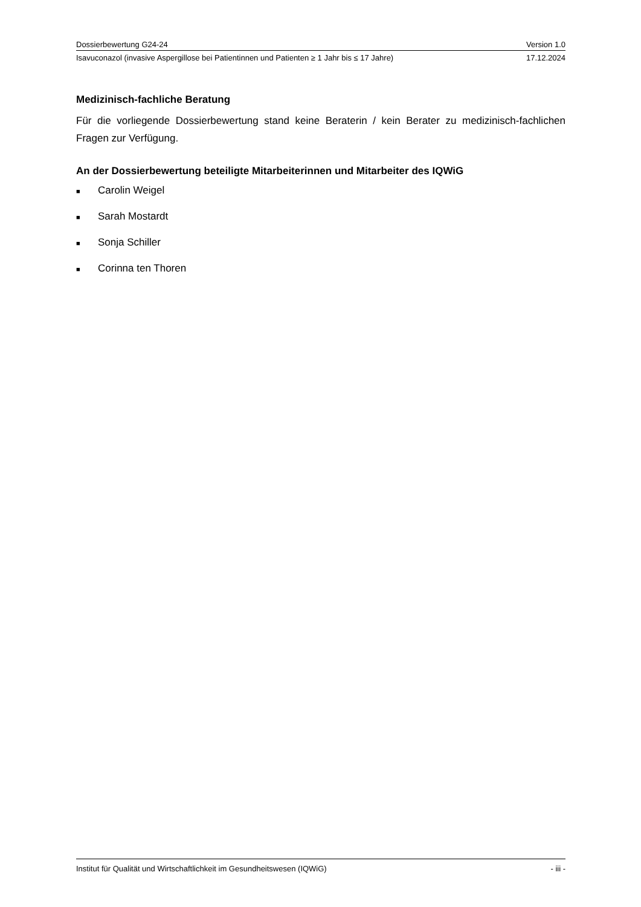Dossierbewertung G24-24 Version 1.0
Isavuconazol (invasive Aspergillose bei Patientinnen und Patienten ≥ 1 Jahr bis ≤ 17 Jahre) 17.12.2024
Medizinisch-fachliche Beratung
Für die vorliegende Dossierbewertung stand keine Beraterin / kein Berater zu medizinisch-fachlichen Fragen zur Verfügung.
An der Dossierbewertung beteiligte Mitarbeiterinnen und Mitarbeiter des IQWiG
■ Carolin Weigel
■ Sarah Mostardt
■ Sonja Schiller
■ Corinna ten Thoren
Institut für Qualität und Wirtschaftlichkeit im Gesundheitswesen (IQWiG) - iii -